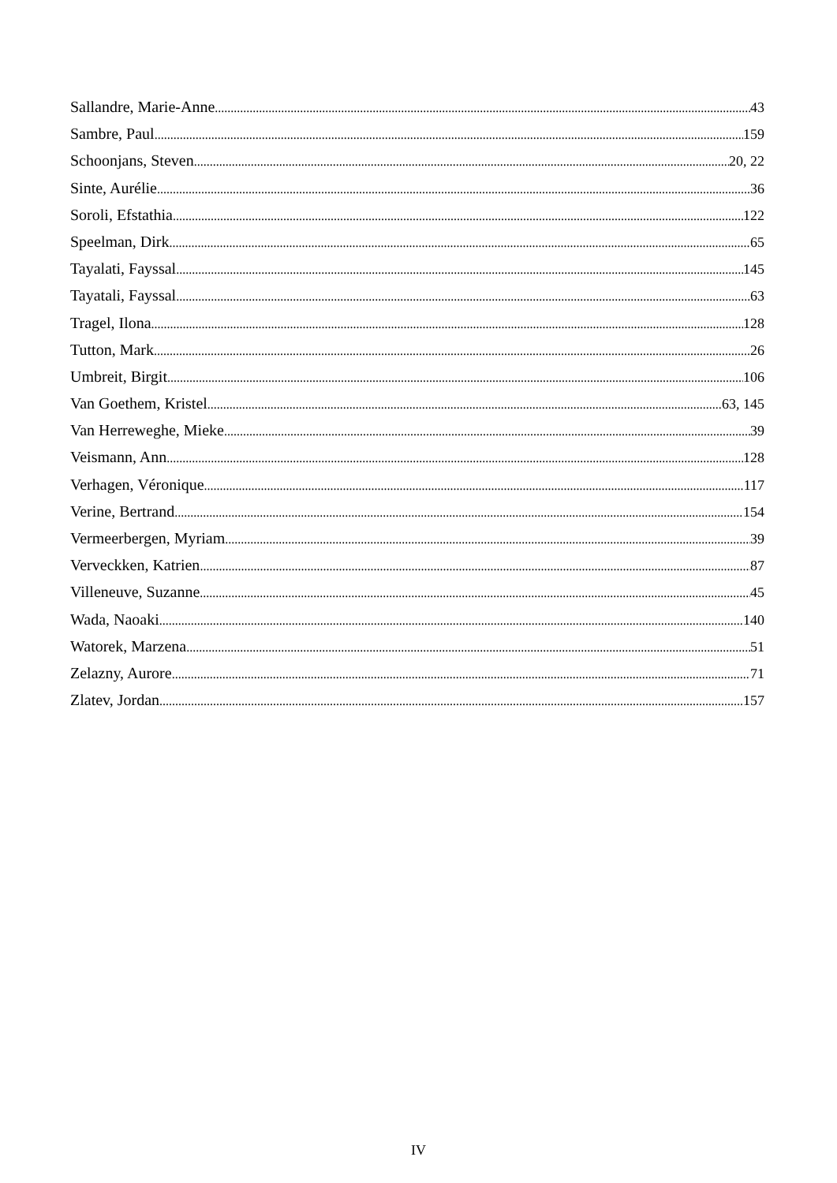Sallandre, Marie-Anne 43
Sambre, Paul 159
Schoonjans, Steven 20, 22
Sinte, Aurélie 36
Soroli, Efstathia 122
Speelman, Dirk 65
Tayalati, Fayssal 145
Tayatali, Fayssal 63
Tragel, Ilona 128
Tutton, Mark 26
Umbreit, Birgit 106
Van Goethem, Kristel 63, 145
Van Herreweghe, Mieke 39
Veismann, Ann 128
Verhagen, Véronique 117
Verine, Bertrand 154
Vermeerbergen, Myriam 39
Verveckken, Katrien 87
Villeneuve, Suzanne 45
Wada, Naoaki 140
Watorek, Marzena 51
Zelazny, Aurore 71
Zlatev, Jordan 157
IV